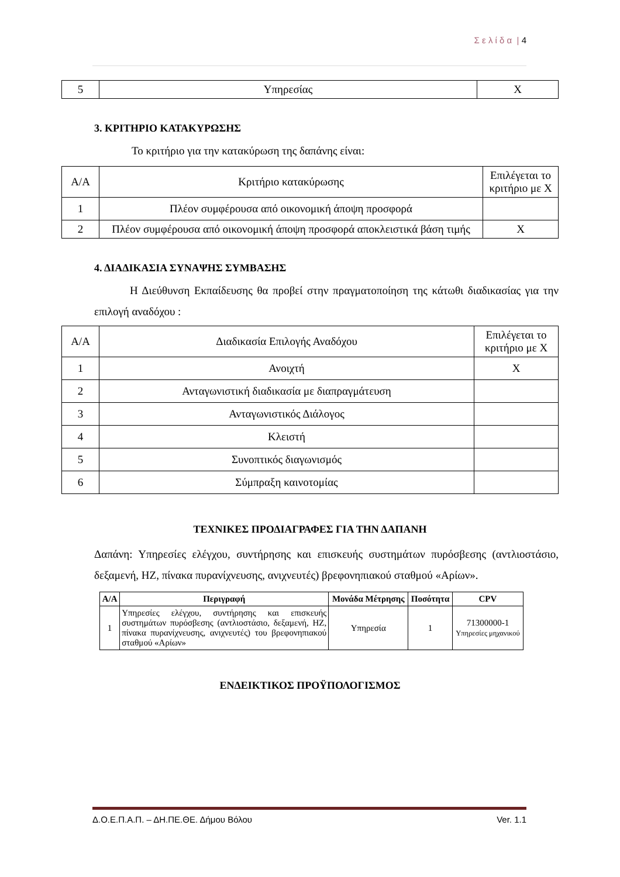Σ ε λ ί δ α | 4
| 5 | Υπηρεσίας | X |
3. ΚΡΙΤΗΡΙΟ ΚΑΤΑΚΥΡΩΣΗΣ
Το κριτήριο για την κατακύρωση της δαπάνης είναι:
| Α/Α | Κριτήριο κατακύρωσης | Επιλέγεται το κριτήριο με Χ |
| 1 | Πλέον συμφέρουσα από οικονομική άποψη προσφορά | |
| 2 | Πλέον συμφέρουσα από οικονομική άποψη προσφορά αποκλειστικά βάση τιμής | X |
4. ΔΙΑΔΙΚΑΣΙΑ ΣΥΝΑΨΗΣ ΣΥΜΒΑΣΗΣ
Η Διεύθυνση Εκπαίδευσης θα προβεί στην πραγματοποίηση της κάτωθι διαδικασίας για την επιλογή αναδόχου :
| Α/Α | Διαδικασία Επιλογής Αναδόχου | Επιλέγεται το κριτήριο με Χ |
| 1 | Ανοιχτή | X |
| 2 | Ανταγωνιστική διαδικασία με διαπραγμάτευση | |
| 3 | Ανταγωνιστικός Διάλογος | |
| 4 | Κλειστή | |
| 5 | Συνοπτικός διαγωνισμός | |
| 6 | Σύμπραξη καινοτομίας | |
ΤΕΧΝΙΚΕΣ ΠΡΟΔΙΑΓΡΑΦΕΣ ΓΙΑ ΤΗΝ ΔΑΠΑΝΗ
Δαπάνη: Υπηρεσίες ελέγχου, συντήρησης και επισκευής συστημάτων πυρόσβεσης (αντλιοστάσιο, δεξαμενή, ΗΖ, πίνακα πυρανίχνευσης, ανιχνευτές) βρεφονηπιακού σταθμού «Αρίων».
| Α/Α | Περιγραφή | Μονάδα Μέτρησης | Ποσότητα | CPV |
| --- | --- | --- | --- | --- |
| 1 | Υπηρεσίες ελέγχου, συντήρησης και επισκευής συστημάτων πυρόσβεσης (αντλιοστάσιο, δεξαμενή, ΗΖ, πίνακα πυρανίχνευσης, ανιχνευτές) του βρεφονηπιακού σταθμού «Αρίων» | Υπηρεσία | 1 | 71300000-1 Υπηρεσίες μηχανικού |
ΕΝΔΕΙΚΤΙΚΟΣ ΠΡΟΫΠΟΛΟΓΙΣΜΟΣ
Δ.Ο.Ε.Π.Α.Π. – ΔΗ.ΠΕ.ΘΕ. Δήμου Βόλου Ver. 1.1